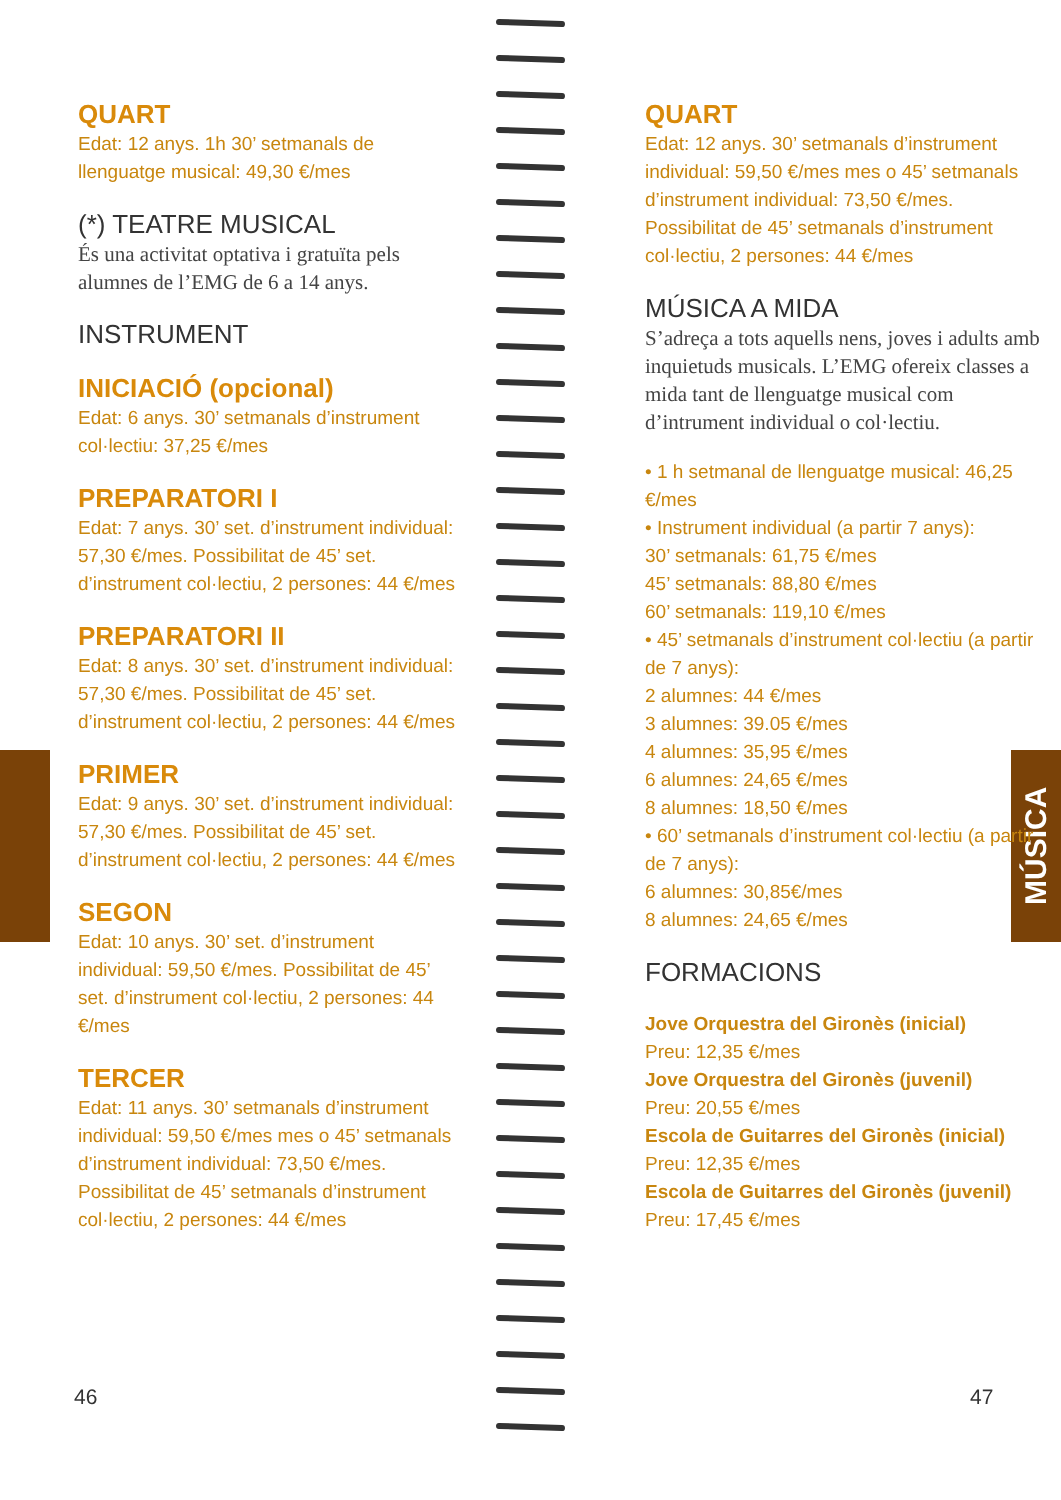MÚSICA
QUART
Edat: 12 anys. 1h 30’ setmanals de llenguatge musical: 49,30 €/mes
(*) TEATRE MUSICAL
És una activitat optativa i gratuïta pels alumnes de l’EMG de 6 a 14 anys.
INSTRUMENT
INICIACIÓ (opcional)
Edat: 6 anys. 30’ setmanals d’instrument col·lectiu: 37,25 €/mes
PREPARATORI I
Edat: 7 anys. 30’ set. d’instrument individual: 57,30 €/mes. Possibilitat de 45’ set. d’instrument col·lectiu, 2 persones: 44 €/mes
PREPARATORI II
Edat: 8 anys. 30’ set. d’instrument individual: 57,30 €/mes. Possibilitat de 45’ set. d’instrument col·lectiu, 2 persones: 44 €/mes
PRIMER
Edat: 9 anys. 30’ set. d’instrument individual: 57,30 €/mes. Possibilitat de 45’ set. d’instrument col·lectiu, 2 persones: 44 €/mes
SEGON
Edat: 10 anys. 30’ set. d’instrument individual: 59,50 €/mes. Possibilitat de 45’ set. d’instrument col·lectiu, 2 persones: 44 €/mes
TERCER
Edat: 11 anys. 30’ setmanals d’instrument individual: 59,50 €/mes mes o 45’ setmanals d’instrument individual: 73,50 €/mes. Possibilitat de 45’ setmanals d’instrument col·lectiu, 2 persones: 44 €/mes
QUART
Edat: 12 anys. 30’ setmanals d’instrument individual: 59,50 €/mes mes o 45’ setmanals d’instrument individual: 73,50 €/mes. Possibilitat de 45’ setmanals d’instrument col·lectiu, 2 persones: 44 €/mes
MÚSICA A MIDA
S’adreça a tots aquells nens, joves i adults amb inquietuds musicals. L’EMG ofereix classes a mida tant de llenguatge musical com d’intrument individual o col·lectiu.
• 1 h setmanal de llenguatge musical: 46,25 €/mes
• Instrument individual (a partir 7 anys):
30’ setmanals: 61,75 €/mes
45’ setmanals: 88,80 €/mes
60’ setmanals: 119,10 €/mes
• 45’ setmanals d’instrument col·lectiu (a partir de 7 anys):
2 alumnes: 44 €/mes
3 alumnes: 39.05 €/mes
4 alumnes: 35,95 €/mes
6 alumnes: 24,65 €/mes
8 alumnes: 18,50 €/mes
• 60’ setmanals d’instrument col·lectiu (a partir de 7 anys):
6 alumnes: 30,85€/mes
8 alumnes: 24,65 €/mes
FORMACIONS
Jove Orquestra del Gironès (inicial)
Preu: 12,35 €/mes
Jove Orquestra del Gironès (juvenil)
Preu: 20,55 €/mes
Escola de Guitarres del Gironès (inicial)
Preu: 12,35 €/mes
Escola de Guitarres del Gironès (juvenil)
Preu: 17,45 €/mes
46 47